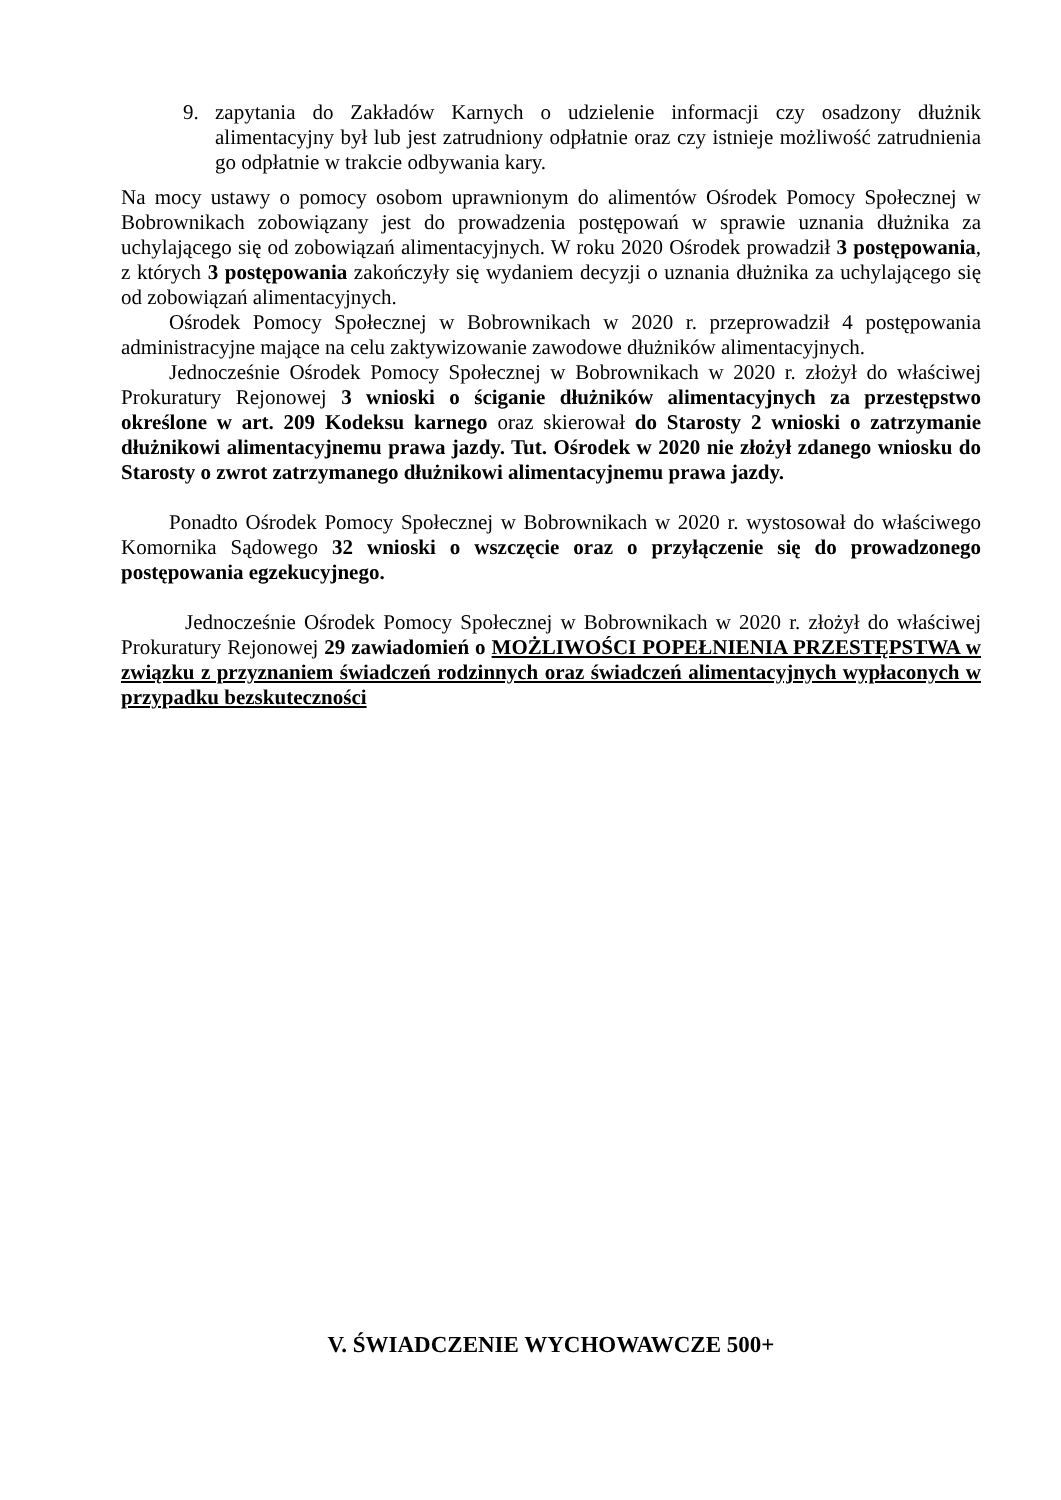9. zapytania do Zakładów Karnych o udzielenie informacji czy osadzony dłużnik alimentacyjny był lub jest zatrudniony odpłatnie oraz czy istnieje możliwość zatrudnienia go odpłatnie w trakcie odbywania kary.
Na mocy ustawy o pomocy osobom uprawnionym do alimentów Ośrodek Pomocy Społecznej w Bobrownikach zobowiązany jest do prowadzenia postępowań w sprawie uznania dłużnika za uchylającego się od zobowiązań alimentacyjnych. W roku 2020 Ośrodek prowadził 3 postępowania, z których 3 postępowania zakończyły się wydaniem decyzji o uznania dłużnika za uchylającego się od zobowiązań alimentacyjnych.
Ośrodek Pomocy Społecznej w Bobrownikach w 2020 r. przeprowadził 4 postępowania administracyjne mające na celu zaktywizowanie zawodowe dłużników alimentacyjnych.
Jednocześnie Ośrodek Pomocy Społecznej w Bobrownikach w 2020 r. złożył do właściwej Prokuratury Rejonowej 3 wnioski o ściganie dłużników alimentacyjnych za przestępstwo określone w art. 209 Kodeksu karnego oraz skierował do Starosty 2 wnioski o zatrzymanie dłużnikowi alimentacyjnemu prawa jazdy. Tut. Ośrodek w 2020 nie złożył zdanego wniosku do Starosty o zwrot zatrzymanego dłużnikowi alimentacyjnemu prawa jazdy.
Ponadto Ośrodek Pomocy Społecznej w Bobrownikach w 2020 r. wystosował do właściwego Komornika Sądowego 32 wnioski o wszczęcie oraz o przyłączenie się do prowadzonego postępowania egzekucyjnego.
Jednocześnie Ośrodek Pomocy Społecznej w Bobrownikach w 2020 r. złożył do właściwej Prokuratury Rejonowej 29 zawiadomień o MOŻLIWOŚCI POPEŁNIENIA PRZESTĘPSTWA w związku z przyznaniem świadczeń rodzinnych oraz świadczeń alimentacyjnych wypłaconych w przypadku bezskuteczności
V. ŚWIADCZENIE WYCHOWAWCZE 500+